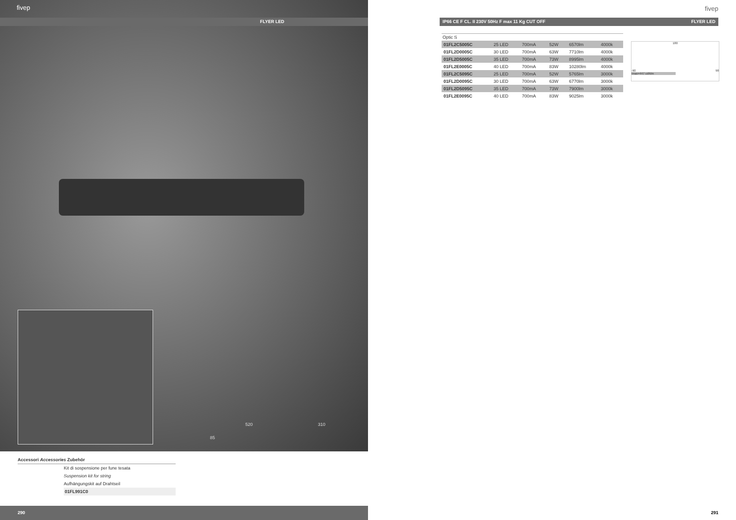fivep
520 310
85
FLYER LED
fivep
IP66 CE F CL. II 230V 50Hz F max 11 Kg CUT OFF FLYER LED
Optic S
| 01FL2C5005C | 25 LED | 700mA | 52W | 6570lm | 4000k |
| 01FL2D0005C | 30 LED | 700mA | 63W | 7710lm | 4000k |
| 01FL2D5005C | 35 LED | 700mA | 73W | 8995lm | 4000k |
| 01FL2E0005C | 40 LED | 700mA | 83W | 10280lm | 4000k |
| 01FL2C5095C | 25 LED | 700mA | 52W | 5765lm | 3000k |
| 01FL2D0095C | 30 LED | 700mA | 63W | 6770lm | 3000k |
| 01FL2D5095C | 35 LED | 700mA | 73W | 7900lm | 3000k |
| 01FL2E0095C | 40 LED | 700mA | 83W | 9025lm | 3000k |
180
-90 90
Imax=447 cd/klm
Accessori Accessories Zubehör
Kit di sospensione per fune tesata
Suspension kit for string
Aufhängungskit auf Drahtseil
01FL991C0
290 291